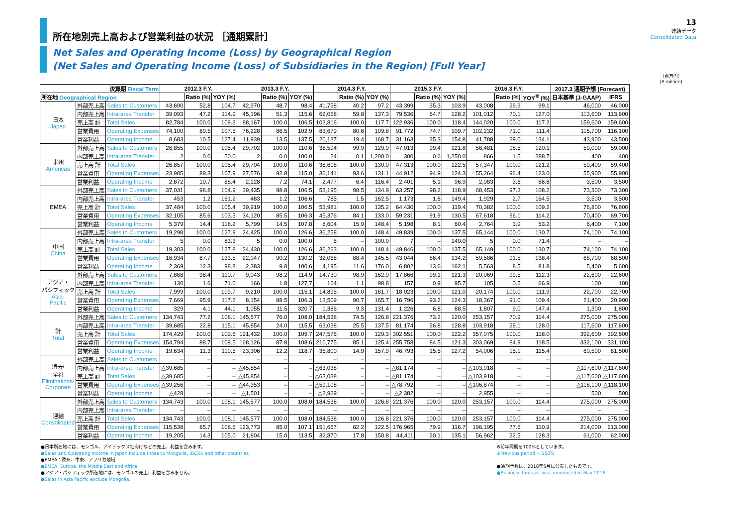所在地別売上高および営業利益の状況 ［通期累計］
13
連結データ
Consolidated Data
Net Sales and Operating Income (Loss) by Geographical Region
(Net Sales and Operating Income (Loss) of Subsidiaries in the Region) [Full Year]
（百万円）
(¥ million)
| 決算期 Fiscal Term | | | 2012.3 F.Y. | | | 2013.3 F.Y. | | | 2014.3 F.Y. | | | 2015.3 F.Y. | | | 2016.3 F.Y. | | | 2017.3 通期予想 (Forecast) | |
| --- | --- | --- | --- | --- | --- | --- | --- | --- | --- | --- | --- | --- | --- | --- | --- | --- | --- | --- | --- |
| 所在地 Geographical Region | | | | Ratio (%) | YOY (%) | | Ratio (%) | YOY (%) | | Ratio (%) | YOY (%) | | Ratio (%) | YOY (%) | | Ratio (%) | YOY<sup>※</sup> (%) | 日本基準 (J-GAAP) | IFRS |
| 日本 Japan | 外部売上高 | Sales to Customers | 43,690 | 52.8 | 104.7 | 42,970 | 48.7 | 98.4 | 41,758 | 40.2 | 97.2 | 43,399 | 35.3 | 103.9 | 43,008 | 29.9 | 99.1 | 46,000 | 46,000 |
| | 内部売上高 | Intra-area Transfer | 39,093 | 47.2 | 114.9 | 45,196 | 51.3 | 115.6 | 62,058 | 59.8 | 137.3 | 79,536 | 64.7 | 128.2 | 101,012 | 70.1 | 127.0 | 113,600 | 113,600 |
| | 売上高 計 | Total Sales | 82,784 | 100.0 | 109.3 | 88,167 | 100.0 | 106.5 | 103,816 | 100.0 | 117.7 | 122,936 | 100.0 | 118.4 | 144,020 | 100.0 | 117.2 | 159,600 | 159,600 |
| | 営業費用 | Operating Expenses | 74,100 | 89.5 | 107.5 | 76,228 | 86.5 | 102.9 | 83,679 | 80.6 | 109.8 | 91,772 | 74.7 | 109.7 | 102,232 | 71.0 | 111.4 | 115,700 | 116,100 |
| | 営業利益 | Operating Income | 8,683 | 10.5 | 127.4 | 11,939 | 13.5 | 137.5 | 20,137 | 19.4 | 168.7 | 31,163 | 25.3 | 154.8 | 41,788 | 29.0 | 134.1 | 43,900 | 43,500 |
| 米州 Americas | 外部売上高 | Sales to Customers | 26,855 | 100.0 | 105.4 | 29,702 | 100.0 | 110.6 | 38,594 | 99.9 | 129.9 | 47,013 | 99.4 | 121.8 | 56,481 | 98.5 | 120.1 | 59,000 | 59,000 |
| | 内部売上高 | Intra-area Transfer | 2 | 0.0 | 50.0 | 2 | 0.0 | 100.0 | 24 | 0.1 | 1,200.0 | 300 | 0.6 | 1,250.0 | 866 | 1.5 | 288.7 | 400 | 400 |
| | 売上高 計 | Total Sales | 26,857 | 100.0 | 105.4 | 29,704 | 100.0 | 110.6 | 38,618 | 100.0 | 130.0 | 47,313 | 100.0 | 122.5 | 57,347 | 100.0 | 121.2 | 59,400 | 59,400 |
| | 営業費用 | Operating Expenses | 23,985 | 89.3 | 107.9 | 27,576 | 92.8 | 115.0 | 36,141 | 93.6 | 131.1 | 44,912 | 94.9 | 124.3 | 55,264 | 96.4 | 123.0 | 55,900 | 55,900 |
| | 営業利益 | Operating Income | 2,872 | 10.7 | 88.4 | 2,128 | 7.2 | 74.1 | 2,477 | 6.4 | 116.4 | 2,401 | 5.1 | 96.9 | 2,083 | 3.6 | 86.8 | 3,500 | 3,500 |
| EMEA | 外部売上高 | Sales to Customers | 37,031 | 98.8 | 104.9 | 39,435 | 98.8 | 106.5 | 53,195 | 98.5 | 134.9 | 63,257 | 98.2 | 118.9 | 68,453 | 97.3 | 108.2 | 73,300 | 73,300 |
| | 内部売上高 | Intra-area Transfer | 453 | 1.2 | 161.2 | 483 | 1.2 | 106.6 | 785 | 1.5 | 162.5 | 1,173 | 1.8 | 149.4 | 1,929 | 2.7 | 164.5 | 3,500 | 3,500 |
| | 売上高 計 | Total Sales | 37,484 | 100.0 | 105.4 | 39,919 | 100.0 | 106.5 | 53,981 | 100.0 | 135.2 | 64,430 | 100.0 | 119.4 | 70,382 | 100.0 | 109.2 | 76,800 | 76,800 |
| | 営業費用 | Operating Expenses | 32,105 | 85.6 | 103.5 | 34,120 | 85.5 | 106.3 | 45,376 | 84.1 | 133.0 | 59,231 | 91.9 | 130.5 | 67,618 | 96.1 | 114.2 | 70,400 | 69,700 |
| | 営業利益 | Operating Income | 5,379 | 14.4 | 118.2 | 5,799 | 14.5 | 107.8 | 8,604 | 15.9 | 148.4 | 5,198 | 8.1 | 60.4 | 2,764 | 3.9 | 53.2 | 6,400 | 7,100 |
| 中国 China | 外部売上高 | Sales to Customers | 19,298 | 100.0 | 127.9 | 24,425 | 100.0 | 126.6 | 36,258 | 100.0 | 148.4 | 49,839 | 100.0 | 137.5 | 65,144 | 100.0 | 130.7 | 74,100 | 74,100 |
| | 内部売上高 | Intra-area Transfer | 5 | 0.0 | 83.3 | 5 | 0.0 | 100.0 | 5 | – | 100.0 | 7 | – | 140.0 | 5 | 0.0 | 71.4 | – | – |
| | 売上高 計 | Total Sales | 19,303 | 100.0 | 127.8 | 24,430 | 100.0 | 126.6 | 36,263 | 100.0 | 148.4 | 49,846 | 100.0 | 137.5 | 65,149 | 100.0 | 130.7 | 74,100 | 74,100 |
| | 営業費用 | Operating Expenses | 16,934 | 87.7 | 133.5 | 22,047 | 90.2 | 130.2 | 32,068 | 88.4 | 145.5 | 43,044 | 86.4 | 134.2 | 59,586 | 91.5 | 138.4 | 68,700 | 68,500 |
| | 営業利益 | Operating Income | 2,369 | 12.3 | 98.3 | 2,383 | 9.8 | 100.6 | 4,195 | 11.6 | 176.0 | 6,802 | 13.6 | 162.1 | 5,563 | 8.5 | 81.8 | 5,400 | 5,600 |
| アジア・ パシフィック Asia- Pacific | 外部売上高 | Sales to Customers | 7,868 | 98.4 | 110.7 | 9,043 | 98.2 | 114.9 | 14,730 | 98.9 | 162.9 | 17,866 | 99.1 | 121.3 | 20,069 | 99.5 | 112.3 | 22,600 | 22,600 |
| | 内部売上高 | Intra-area Transfer | 130 | 1.6 | 71.0 | 166 | 1.8 | 127.7 | 164 | 1.1 | 98.8 | 157 | 0.9 | 95.7 | 105 | 0.5 | 66.9 | 100 | 100 |
| | 売上高 計 | Total Sales | 7,999 | 100.0 | 109.7 | 9,210 | 100.0 | 115.1 | 14,895 | 100.0 | 161.7 | 18,023 | 100.0 | 121.0 | 20,174 | 100.0 | 111.9 | 22,700 | 22,700 |
| | 営業費用 | Operating Expenses | 7,669 | 95.9 | 117.2 | 8,154 | 88.5 | 106.3 | 13,509 | 90.7 | 165.7 | 16,796 | 93.2 | 124.3 | 18,367 | 91.0 | 109.4 | 21,400 | 20,900 |
| | 営業利益 | Operating Income | 329 | 4.1 | 44.1 | 1,055 | 11.5 | 320.7 | 1,386 | 9.3 | 131.4 | 1,226 | 6.8 | 88.5 | 1,807 | 9.0 | 147.4 | 1,300 | 1,800 |
| 計 Total | 外部売上高 | Sales to Customers | 134,743 | 77.2 | 108.1 | 145,577 | 76.0 | 108.0 | 184,538 | 74.5 | 126.8 | 221,376 | 73.2 | 120.0 | 253,157 | 70.9 | 114.4 | 275,000 | 275,000 |
| | 内部売上高 | Intra-area Transfer | 39,685 | 22.8 | 115.1 | 45,854 | 24.0 | 115.5 | 63,038 | 25.5 | 137.5 | 81,174 | 26.8 | 128.8 | 103,918 | 29.1 | 128.0 | 117,600 | 117,600 |
| | 売上高 計 | Total Sales | 174,429 | 100.0 | 109.6 | 191,432 | 100.0 | 109.7 | 247,576 | 100.0 | 129.3 | 302,551 | 100.0 | 122.2 | 357,075 | 100.0 | 118.0 | 392,600 | 392,600 |
| | 営業費用 | Operating Expenses | 154,794 | 88.7 | 109.5 | 168,126 | 87.8 | 108.6 | 210,775 | 85.1 | 125.4 | 255,758 | 84.5 | 121.3 | 303,069 | 84.9 | 118.5 | 332,100 | 331,100 |
| | 営業利益 | Operating Income | 19,634 | 11.3 | 110.5 | 23,306 | 12.2 | 118.7 | 36,800 | 14.9 | 157.9 | 46,793 | 15.5 | 127.2 | 54,006 | 15.1 | 115.4 | 60,500 | 61,500 |
| 消去/ 全社 Eliminations/ Corporate | 外部売上高 | Sales to Customers | – | – | – | – | – | – | – | – | – | – | – | – | – | – | – | – | – |
| | 内部売上高 | Intra-area Transfer | △39,685 | – | – | △45,854 | – | – | △63,038 | – | – | △81,174 | – | – | △103,918 | – | – | △117,600 | △117,600 |
| | 売上高 計 | Total Sales | △39,685 | – | – | △45,854 | – | – | △63,038 | – | – | △81,174 | – | – | △103,918 | – | – | △117,600 | △117,600 |
| | 営業費用 | Operating Expenses | △39,256 | – | – | △44,353 | – | – | △59,108 | – | – | △78,792 | – | – | △106,874 | – | – | △118,100 | △118,100 |
| | 営業利益 | Operating Income | △428 | – | – | △1,501 | – | – | △3,929 | – | – | △2,382 | – | – | 2,955 | – | – | 500 | 500 |
| 連結 Consolidated | 外部売上高 | Sales to Customers | 134,743 | 100.0 | 108.1 | 145,577 | 100.0 | 108.0 | 184,538 | 100.0 | 126.8 | 221,376 | 100.0 | 120.0 | 253,157 | 100.0 | 114.4 | 275,000 | 275,000 |
| | 内部売上高 | Intra-area Transfer | – | – | – | – | – | – | – | – | – | – | – | – | – | – | – | – | – |
| | 売上高 計 | Total Sales | 134,743 | 100.0 | 108.1 | 145,577 | 100.0 | 108.0 | 184,538 | 100.0 | 126.8 | 221,376 | 100.0 | 120.0 | 253,157 | 100.0 | 114.4 | 275,000 | 275,000 |
| | 営業費用 | Operating Expenses | 115,538 | 85.7 | 108.6 | 123,773 | 85.0 | 107.1 | 151,667 | 82.2 | 122.5 | 176,965 | 79.9 | 116.7 | 196,195 | 77.5 | 110.9 | 214,000 | 213,000 |
| | 営業利益 | Operating Income | 19,205 | 14.3 | 105.0 | 21,804 | 15.0 | 113.5 | 32,870 | 17.8 | 150.8 | 44,411 | 20.1 | 135.1 | 56,962 | 22.5 | 128.3 | 61,000 | 62,000 |
●日本所在地には、モンゴル、アイデックス社向けなどの売上、利益を含みます。
●Sales and Operating Income in Japan include those to Mongolia, IDEXX and other countries.
●EMEA：欧州、中東、アフリカ地域
●EMEA: Europe, the Middle East and Africa
●アジア・パシフィック所在地には、モンゴルの売上、利益を含みません。
●Sales in Asia Pacific exclude Mongolia.
※前年同期を100%としています。
※Previous period = 100%
●通期予想は、2016年5月に公表したものです。
●Business forecast was announced in May 2016.